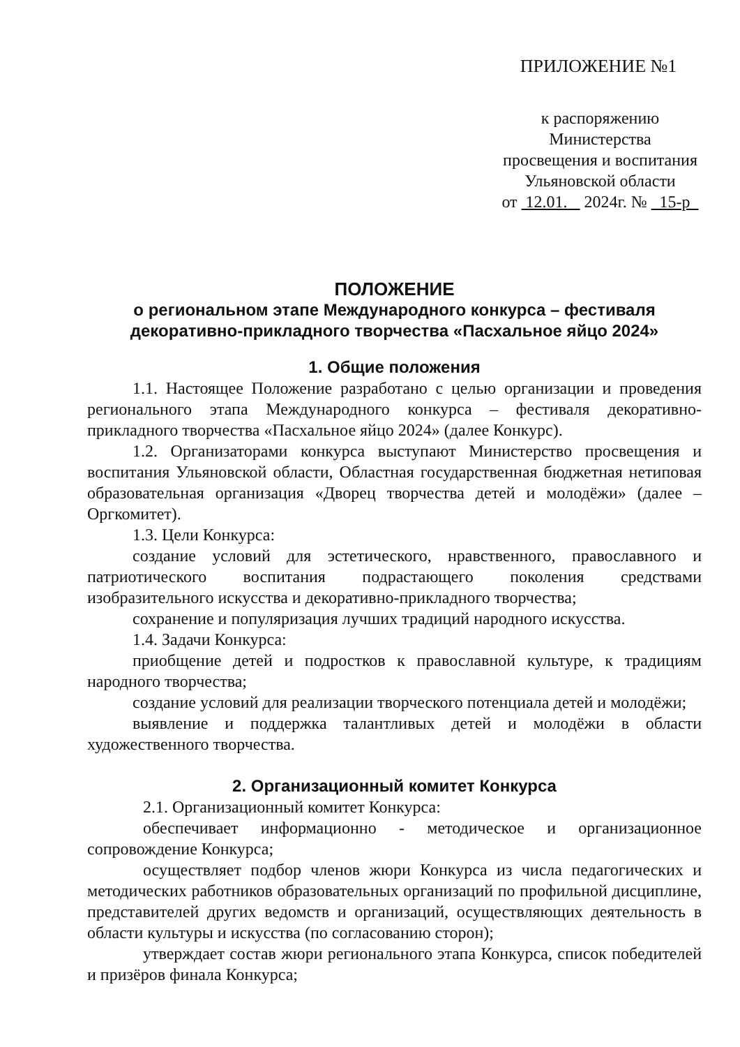ПРИЛОЖЕНИЕ №1
к распоряжению Министерства
просвещения и воспитания
Ульяновской области
от 12.01. 2024г. № 15-р
ПОЛОЖЕНИЕ
о региональном этапе Международного конкурса – фестиваля
декоративно-прикладного творчества «Пасхальное яйцо 2024»
1. Общие положения
1.1. Настоящее Положение разработано с целью организации и проведения регионального этапа Международного конкурса – фестиваля декоративно-прикладного творчества «Пасхальное яйцо 2024» (далее Конкурс).
1.2. Организаторами конкурса выступают Министерство просвещения и воспитания Ульяновской области, Областная государственная бюджетная нетиповая образовательная организация «Дворец творчества детей и молодёжи» (далее – Оргкомитет).
1.3. Цели Конкурса:
создание условий для эстетического, нравственного, православного и патриотического воспитания подрастающего поколения средствами изобразительного искусства и декоративно-прикладного творчества;
сохранение и популяризация лучших традиций народного искусства.
1.4. Задачи Конкурса:
приобщение детей и подростков к православной культуре, к традициям народного творчества;
создание условий для реализации творческого потенциала детей и молодёжи;
выявление и поддержка талантливых детей и молодёжи в области художественного творчества.
2. Организационный комитет Конкурса
2.1. Организационный комитет Конкурса:
обеспечивает информационно - методическое и организационное сопровождение Конкурса;
осуществляет подбор членов жюри Конкурса из числа педагогических и методических работников образовательных организаций по профильной дисциплине, представителей других ведомств и организаций, осуществляющих деятельность в области культуры и искусства (по согласованию сторон);
утверждает состав жюри регионального этапа Конкурса, список победителей и призёров финала Конкурса;